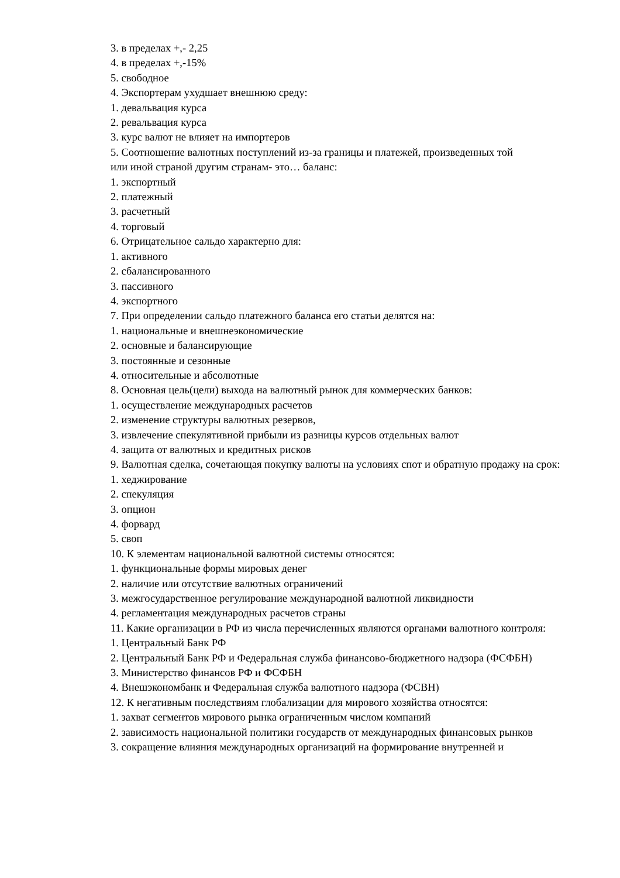3. в пределах +,- 2,25
4. в пределах +,-15%
5. свободное
4. Экспортерам ухудшает внешнюю среду:
1. девальвация курса
2. ревальвация курса
3. курс валют не влияет на импортеров
5. Соотношение валютных поступлений из-за границы и платежей, произведенных той
или иной страной другим странам- это… баланс:
1. экспортный
2. платежный
3. расчетный
4. торговый
6. Отрицательное сальдо характерно для:
1. активного
2. сбалансированного
3. пассивного
4. экспортного
7. При определении сальдо платежного баланса его статьи делятся на:
1. национальные и внешнеэкономические
2. основные и балансирующие
3. постоянные и сезонные
4. относительные и абсолютные
8. Основная цель(цели) выхода на валютный рынок для коммерческих банков:
1. осуществление международных расчетов
2. изменение структуры валютных резервов,
3. извлечение спекулятивной прибыли из разницы курсов отдельных валют
4. защита от валютных и кредитных рисков
9. Валютная сделка, сочетающая покупку валюты на условиях спот и обратную продажу на срок:
1. хеджирование
2. спекуляция
3. опцион
4. форвард
5. своп
10. К элементам национальной валютной системы относятся:
1. функциональные формы мировых денег
2. наличие или отсутствие валютных ограничений
3. межгосударственное регулирование международной валютной ликвидности
4. регламентация международных расчетов страны
11. Какие организации в РФ из числа перечисленных являются органами валютного контроля:
1. Центральный Банк РФ
2. Центральный Банк РФ и Федеральная служба финансово-бюджетного надзора (ФСФБН)
3. Министерство финансов РФ и ФСФБН
4. Внешэкономбанк и Федеральная служба валютного надзора (ФСВН)
12. К негативным последствиям глобализации для мирового хозяйства относятся:
1. захват сегментов мирового рынка ограниченным числом компаний
2. зависимость национальной политики государств от международных финансовых рынков
3. сокращение влияния международных организаций на формирование внутренней и